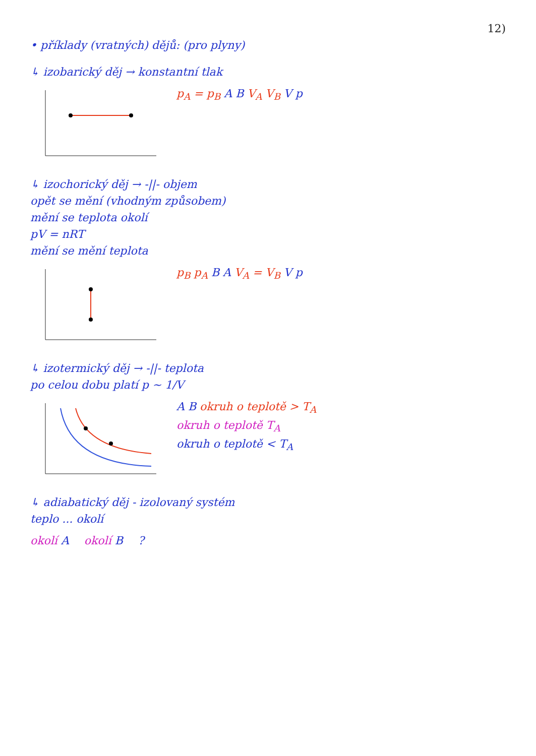12)
• příklady (vratných) dějů: (pro plyny)
↳ izobarický děj → konstantní tlak
p<sub>A</sub> = p<sub>B</sub> A B V<sub>A</sub> V<sub>B</sub> V p
↳ izochorický děj → -||- objem
opět se mění (vhodným způsobem)
mění se teplota okolí
pV = nRT
mění se mění teplota
p<sub>B</sub> p<sub>A</sub> B A V<sub>A</sub> = V<sub>B</sub> V p
↳ izotermický děj → -||- teplota
po celou dobu platí p ~ 1/V
A B okruh o teplotě > T<sub>A</sub>
okruh o teplotě T<sub>A</sub>
okruh o teplotě < T<sub>A</sub>
↳ adiabatický děj - izolovaný systém
teplo ... okolí
okolí A okolí B ?